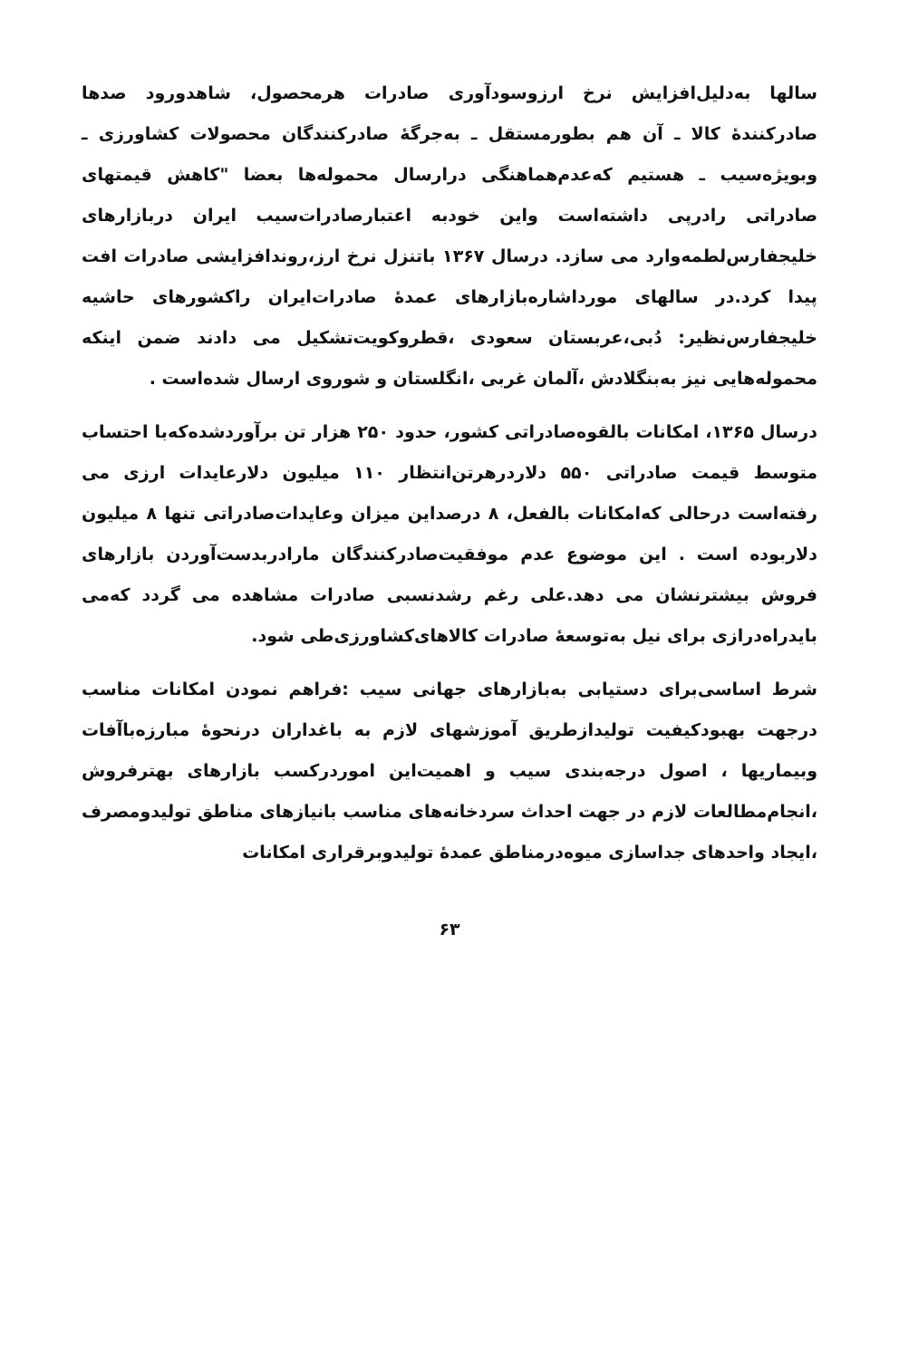سالها به‌دلیل‌افزایش نرخ ارزوسودآوری صادرات هرمحصول، شاهدورود صدها صادرکننده‌ٔ کالا ـ آن هم بطورمستقل ـ به‌جرگه‌ٔ صادرکنندگان محصولات کشاورزی ـ وبویژه‌سیب ـ هستیم که‌عدم‌هماهنگی درارسال محموله‌ها بعضا "کاهش قیمتهای صادراتی رادرپی داشته‌است واین خودبه اعتبارصادرات‌سیب ایران دربازارهای خلیجفارس‌لطمه‌وارد می سازد. درسال ۱۳۶۷ باتنزل نرخ ارز،روندافزایشی صادرات افت پیدا کرد.در سالهای مورداشاره‌بازارهای عمده‌ٔ صادرات‌ایران راکشورهای حاشیه خلیجفارس‌نظیر: دُبی،عربستان سعودی ،قطروکویت‌تشکیل می دادند ضمن اینکه محموله‌هایی نیز به‌بنگلادش ،آلمان غربی ،انگلستان و شوروی ارسال شده‌است .
درسال ۱۳۶۵، امکانات بالقوه‌صادراتی کشور، حدود ۲۵۰ هزار تن برآوردشده‌که‌با احتساب متوسط قیمت صادراتی ۵۵۰ دلاردرهرتن‌انتظار ۱۱۰ میلیون دلارعایدات ارزی می رفته‌است درحالی که‌امکانات بالفعل، ۸ درصداین میزان وعایدات‌صادراتی تنها ۸ میلیون دلاربوده است . این موضوع عدم موفقیت‌صادرکنندگان مارادربدست‌آوردن بازارهای فروش بیشترنشان می دهد.علی رغم رشدنسبی صادرات مشاهده می گردد که‌می بایدراه‌درازی برای نیل به‌توسعه‌ٔ صادرات کالاهای‌کشاورزی‌طی شود.
شرط اساسی‌برای دستیابی به‌بازارهای جهانی سیب :فراهم نمودن امکانات مناسب درجهت بهبودکیفیت تولیدازطریق آموزشهای لازم به باغداران درنحوه‌ٔ مبارزه‌باآفات وبیماریها ، اصول درجه‌بندی سیب و اهمیت‌این اموردرکسب بازارهای بهترفروش ،انجام‌مطالعات لازم در جهت احداث سردخانه‌های مناسب بانیازهای مناطق تولیدومصرف ،ایجاد واحدهای جداسازی میوه‌درمناطق عمده‌ٔ تولیدوبرقراری امکانات
۶۳